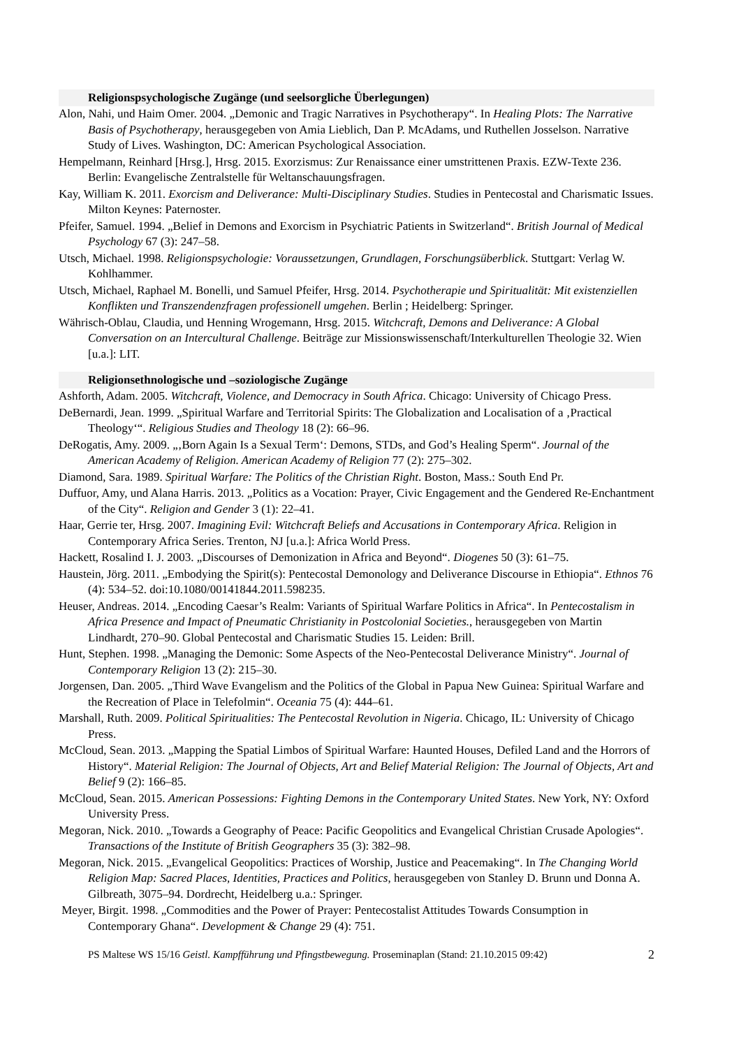Religionspsychologische Zugänge (und seelsorgliche Überlegungen)
Alon, Nahi, und Haim Omer. 2004. „Demonic and Tragic Narratives in Psychotherapy“. In Healing Plots: The Narrative Basis of Psychotherapy, herausgegeben von Amia Lieblich, Dan P. McAdams, und Ruthellen Josselson. Narrative Study of Lives. Washington, DC: American Psychological Association.
Hempelmann, Reinhard [Hrsg.], Hrsg. 2015. Exorzismus: Zur Renaissance einer umstrittenen Praxis. EZW-Texte 236. Berlin: Evangelische Zentralstelle für Weltanschauungsfragen.
Kay, William K. 2011. Exorcism and Deliverance: Multi-Disciplinary Studies. Studies in Pentecostal and Charismatic Issues. Milton Keynes: Paternoster.
Pfeifer, Samuel. 1994. „Belief in Demons and Exorcism in Psychiatric Patients in Switzerland“. British Journal of Medical Psychology 67 (3): 247–58.
Utsch, Michael. 1998. Religionspsychologie: Voraussetzungen, Grundlagen, Forschungsüberblick. Stuttgart: Verlag W. Kohlhammer.
Utsch, Michael, Raphael M. Bonelli, und Samuel Pfeifer, Hrsg. 2014. Psychotherapie und Spiritualität: Mit existenziellen Konflikten und Transzendenzfragen professionell umgehen. Berlin ; Heidelberg: Springer.
Währisch-Oblau, Claudia, und Henning Wrogemann, Hrsg. 2015. Witchcraft, Demons and Deliverance: A Global Conversation on an Intercultural Challenge. Beiträge zur Missionswissenschaft/Interkulturellen Theologie 32. Wien [u.a.]: LIT.
Religionsethnologische und –soziologische Zugänge
Ashforth, Adam. 2005. Witchcraft, Violence, and Democracy in South Africa. Chicago: University of Chicago Press.
DeBernardi, Jean. 1999. „Spiritual Warfare and Territorial Spirits: The Globalization and Localisation of a ‚Practical Theology‘“. Religious Studies and Theology 18 (2): 66–96.
DeRogatis, Amy. 2009. „‚Born Again Is a Sexual Term‘: Demons, STDs, and God’s Healing Sperm“. Journal of the American Academy of Religion. American Academy of Religion 77 (2): 275–302.
Diamond, Sara. 1989. Spiritual Warfare: The Politics of the Christian Right. Boston, Mass.: South End Pr.
Duffuor, Amy, und Alana Harris. 2013. „Politics as a Vocation: Prayer, Civic Engagement and the Gendered Re-Enchantment of the City“. Religion and Gender 3 (1): 22–41.
Haar, Gerrie ter, Hrsg. 2007. Imagining Evil: Witchcraft Beliefs and Accusations in Contemporary Africa. Religion in Contemporary Africa Series. Trenton, NJ [u.a.]: Africa World Press.
Hackett, Rosalind I. J. 2003. „Discourses of Demonization in Africa and Beyond“. Diogenes 50 (3): 61–75.
Haustein, Jörg. 2011. „Embodying the Spirit(s): Pentecostal Demonology and Deliverance Discourse in Ethiopia“. Ethnos 76 (4): 534–52. doi:10.1080/00141844.2011.598235.
Heuser, Andreas. 2014. „Encoding Caesar’s Realm: Variants of Spiritual Warfare Politics in Africa“. In Pentecostalism in Africa Presence and Impact of Pneumatic Christianity in Postcolonial Societies., herausgegeben von Martin Lindhardt, 270–90. Global Pentecostal and Charismatic Studies 15. Leiden: Brill.
Hunt, Stephen. 1998. „Managing the Demonic: Some Aspects of the Neo-Pentecostal Deliverance Ministry“. Journal of Contemporary Religion 13 (2): 215–30.
Jorgensen, Dan. 2005. „Third Wave Evangelism and the Politics of the Global in Papua New Guinea: Spiritual Warfare and the Recreation of Place in Telefolmin“. Oceania 75 (4): 444–61.
Marshall, Ruth. 2009. Political Spiritualities: The Pentecostal Revolution in Nigeria. Chicago, IL: University of Chicago Press.
McCloud, Sean. 2013. „Mapping the Spatial Limbos of Spiritual Warfare: Haunted Houses, Defiled Land and the Horrors of History“. Material Religion: The Journal of Objects, Art and Belief Material Religion: The Journal of Objects, Art and Belief 9 (2): 166–85.
McCloud, Sean. 2015. American Possessions: Fighting Demons in the Contemporary United States. New York, NY: Oxford University Press.
Megoran, Nick. 2010. „Towards a Geography of Peace: Pacific Geopolitics and Evangelical Christian Crusade Apologies“. Transactions of the Institute of British Geographers 35 (3): 382–98.
Megoran, Nick. 2015. „Evangelical Geopolitics: Practices of Worship, Justice and Peacemaking“. In The Changing World Religion Map: Sacred Places, Identities, Practices and Politics, herausgegeben von Stanley D. Brunn und Donna A. Gilbreath, 3075–94. Dordrecht, Heidelberg u.a.: Springer.
Meyer, Birgit. 1998. „Commodities and the Power of Prayer: Pentecostalist Attitudes Towards Consumption in Contemporary Ghana“. Development & Change 29 (4): 751.
PS Maltese WS 15/16 Geistl. Kampfführung und Pfingstbewegung. Proseminaplan (Stand: 21.10.2015 09:42) 2